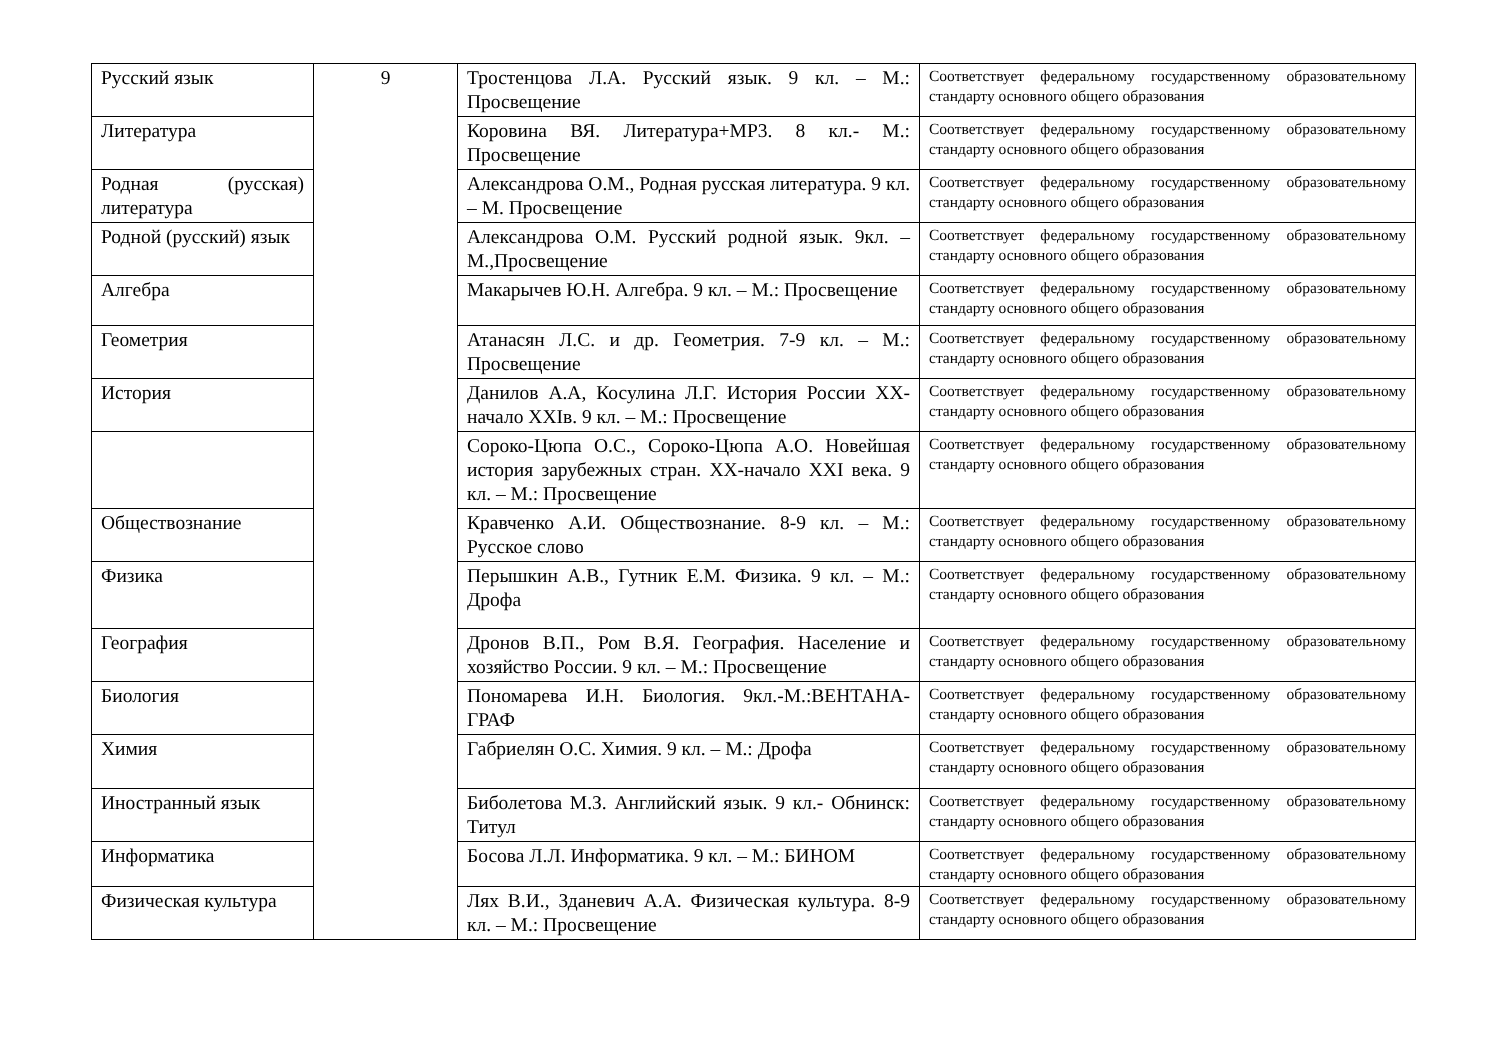| Русский язык | 9 | Тростенцова Л.А. Русский язык. 9 кл. – М.: Просвещение | Соответствует федеральному государственному образовательному стандарту основного общего образования |
| Литература | | Коровина ВЯ. Литература+МР3. 8 кл.- М.: Просвещение | Соответствует федеральному государственному образовательному стандарту основного общего образования |
| Родная (русская) литература | | Александрова О.М., Родная русская литература. 9 кл. – М. Просвещение | Соответствует федеральному государственному образовательному стандарту основного общего образования |
| Родной (русский) язык | | Александрова О.М. Русский родной язык. 9кл. – М.,Просвещение | Соответствует федеральному государственному образовательному стандарту основного общего образования |
| Алгебра | | Макарычев Ю.Н. Алгебра. 9 кл. – М.: Просвещение | Соответствует федеральному государственному образовательному стандарту основного общего образования |
| Геометрия | | Атанасян Л.С. и др. Геометрия. 7-9 кл. – М.: Просвещение | Соответствует федеральному государственному образовательному стандарту основного общего образования |
| История | | Данилов А.А, Косулина Л.Г. История России XX-начало XXIв. 9 кл. – М.: Просвещение | Соответствует федеральному государственному образовательному стандарту основного общего образования |
| | | Сороко-Цюпа О.С., Сороко-Цюпа А.О. Новейшая история зарубежных стран. XX-начало XXI века. 9 кл. – М.: Просвещение | Соответствует федеральному государственному образовательному стандарту основного общего образования |
| Обществознание | | Кравченко А.И. Обществознание. 8-9 кл. – М.: Русское слово | Соответствует федеральному государственному образовательному стандарту основного общего образования |
| Физика | | Перышкин А.В., Гутник Е.М. Физика. 9 кл. – М.: Дрофа | Соответствует федеральному государственному образовательному стандарту основного общего образования |
| География | | Дронов В.П., Ром В.Я. География. Население и хозяйство России. 9 кл. – М.: Просвещение | Соответствует федеральному государственному образовательному стандарту основного общего образования |
| Биология | | Пономарева И.Н. Биология. 9кл.-М.:ВЕНТАНА-ГРАФ | Соответствует федеральному государственному образовательному стандарту основного общего образования |
| Химия | | Габриелян О.С. Химия. 9 кл. – М.: Дрофа | Соответствует федеральному государственному образовательному стандарту основного общего образования |
| Иностранный язык | | Биболетова М.З. Английский язык. 9 кл.- Обнинск: Титул | Соответствует федеральному государственному образовательному стандарту основного общего образования |
| Информатика | | Босова Л.Л. Информатика. 9 кл. – М.: БИНОМ | Соответствует федеральному государственному образовательному стандарту основного общего образования |
| Физическая культура | | Лях В.И., Зданевич А.А. Физическая культура. 8-9 кл. – М.: Просвещение | Соответствует федеральному государственному образовательному стандарту основного общего образования |